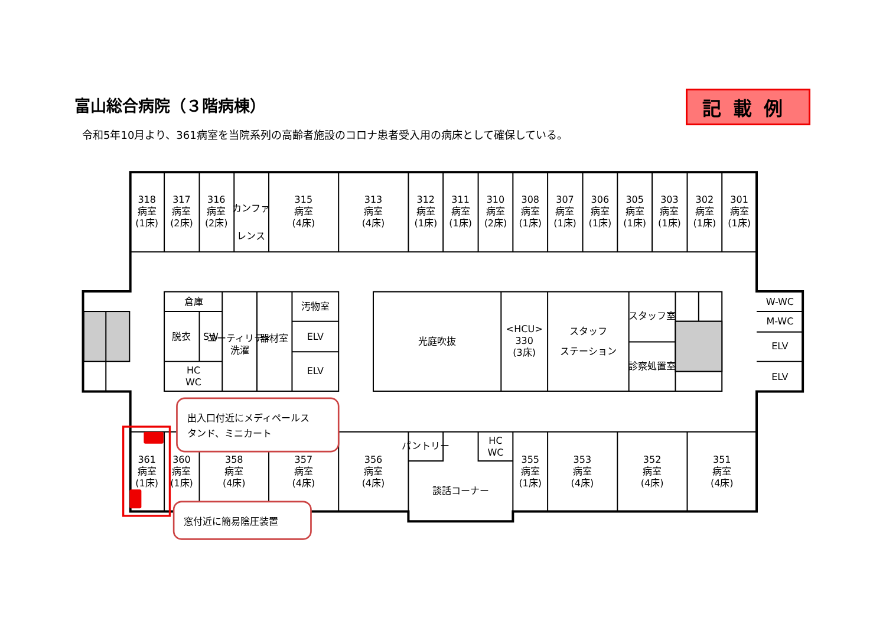富山総合病院（３階病棟）
記載例
令和5年10月より、361病室を当院系列の高齢者施設のコロナ患者受入用の病床として確保している。
318
病室
(1床)
317
病室
(2床)
316
病室
(2床)
カンファ
レンス
315
病室
(4床)
313
病室
(4床)
312
病室
(1床)
311
病室
(1床)
310
病室
(2床)
308
病室
(1床)
307
病室
(1床)
306
病室
(1床)
305
病室
(1床)
303
病室
(1床)
302
病室
(1床)
301
病室
(1床)
倉庫
脱衣
SW
HC
WC
ユーティリティ
洗濯
器材室
汚物室
ELV
ELV
光庭吹抜
<HCU>
330
(3床)
スタッフ
ステーション
スタッフ室
診察処置室
W-WC
M-WC
ELV
ELV
361
病室
(1床)
360
病室
(1床)
358
病室
(4床)
357
病室
(4床)
356
病室
(4床)
パントリー
HC
WC
談話コーナー
355
病室
(1床)
353
病室
(4床)
352
病室
(4床)
351
病室
(4床)
出入口付近にメディペールス
タンド、ミニカート
窓付近に簡易陰圧装置